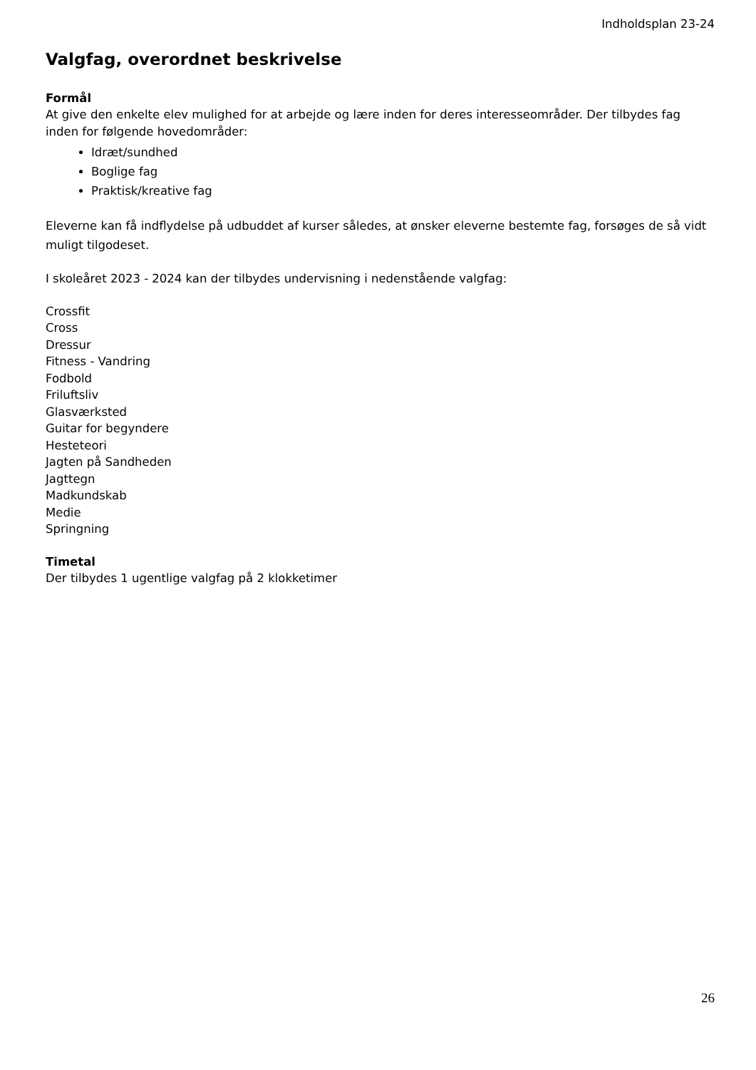Indholdsplan 23-24
Valgfag, overordnet beskrivelse
Formål
At give den enkelte elev mulighed for at arbejde og lære inden for deres interesseområder. Der tilbydes fag inden for følgende hovedområder:
Idræt/sundhed
Boglige fag
Praktisk/kreative fag
Eleverne kan få indflydelse på udbuddet af kurser således, at ønsker eleverne bestemte fag, forsøges de så vidt muligt tilgodeset.
I skoleåret 2023 - 2024 kan der tilbydes undervisning i nedenstående valgfag:
Crossfit
Cross
Dressur
Fitness - Vandring
Fodbold
Friluftsliv
Glasværksted
Guitar for begyndere
Hesteteori
Jagten på Sandheden
Jagttegn
Madkundskab
Medie
Springning
Timetal
Der tilbydes 1 ugentlige valgfag på 2 klokketimer
26